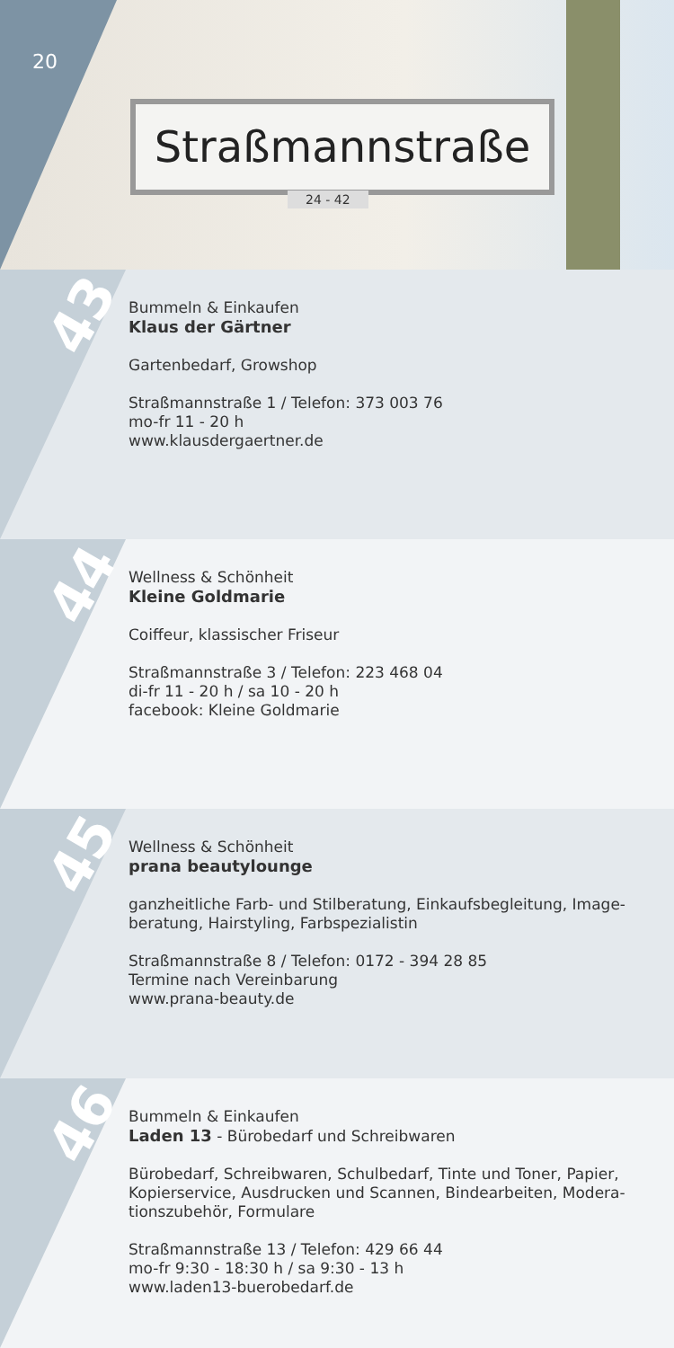Straßmannstraße
24 - 42
20
43
Bummeln & Einkaufen
Klaus der Gärtner
Gartenbedarf, Growshop
Straßmannstraße 1 / Telefon: 373 003 76
mo-fr 11 - 20 h
www.klausdergaertner.de
44
Wellness & Schönheit
Kleine Goldmarie
Coiffeur, klassischer Friseur
Straßmannstraße 3 / Telefon: 223 468 04
di-fr 11 - 20 h / sa 10 - 20 h
facebook: Kleine Goldmarie
45
Wellness & Schönheit
prana beautylounge
ganzheitliche Farb- und Stilberatung, Einkaufsbegleitung, Image-beratung, Hairstyling, Farbspezialistin
Straßmannstraße 8 / Telefon: 0172 - 394 28 85
Termine nach Vereinbarung
www.prana-beauty.de
46
Bummeln & Einkaufen
Laden 13 - Bürobedarf und Schreibwaren
Bürobedarf, Schreibwaren, Schulbedarf, Tinte und Toner, Papier, Kopierservice, Ausdrucken und Scannen, Bindearbeiten, Modera-tionszubehör, Formulare
Straßmannstraße 13 / Telefon: 429 66 44
mo-fr 9:30 - 18:30 h / sa 9:30 - 13 h
www.laden13-buerobedarf.de